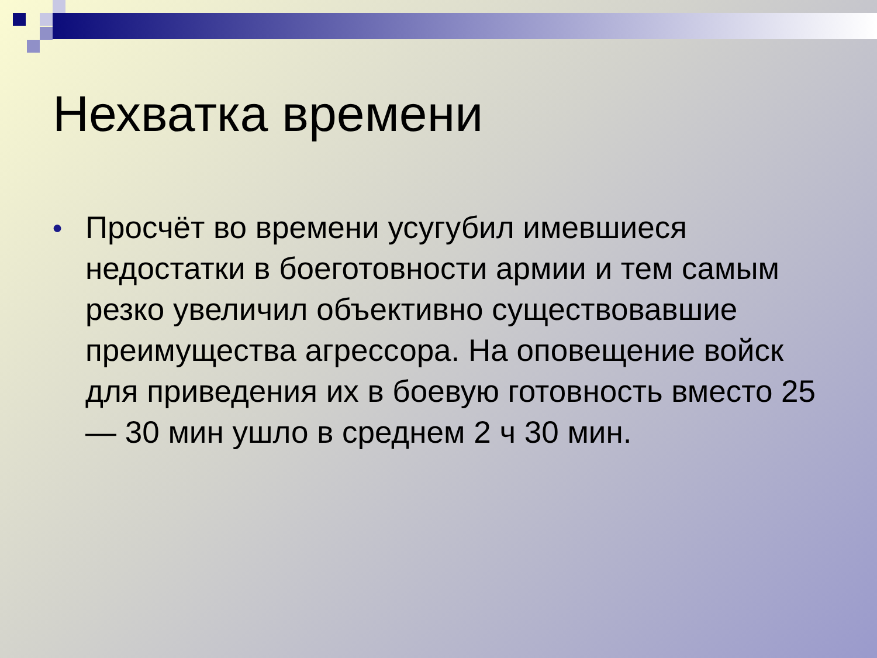Нехватка времени
● Просчёт во времени усугубил имевшиеся недостатки в боеготовности армии и тем самым резко увеличил объективно существовавшие преимущества агрессора. На оповещение войск для приведения их в боевую готовность вместо 25 — 30 мин ушло в среднем 2 ч 30 мин.